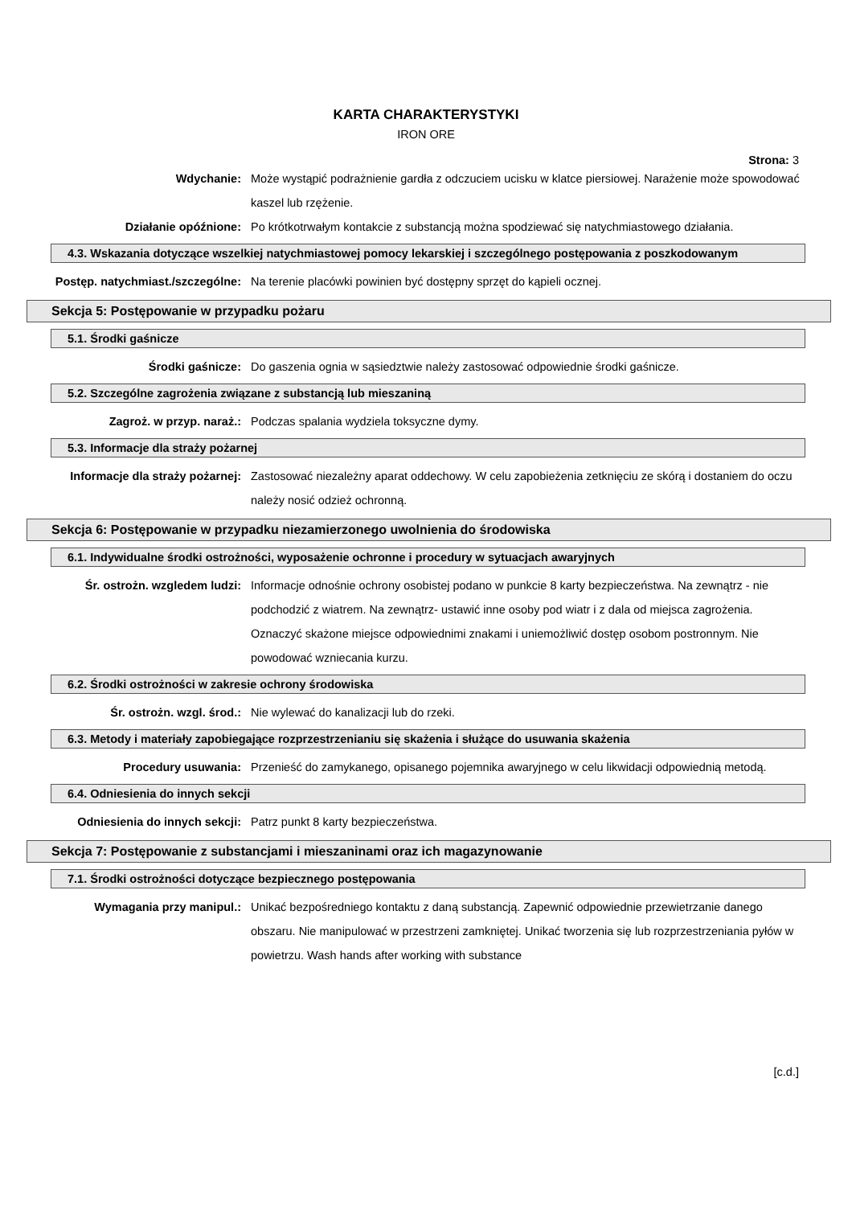KARTA CHARAKTERYSTYKI
IRON ORE
Strona: 3
Wdychanie: Może wystąpić podrażnienie gardła z odczuciem ucisku w klatce piersiowej. Narażenie może spowodować kaszel lub rzężenie.
Działanie opóźnione: Po krótkotrwałym kontakcie z substancją można spodziewać się natychmiastowego działania.
4.3. Wskazania dotyczące wszelkiej natychmiastowej pomocy lekarskiej i szczególnego postępowania z poszkodowanym
Postęp. natychmiast./szczególne: Na terenie placówki powinien być dostępny sprzęt do kąpieli ocznej.
Sekcja 5: Postępowanie w przypadku pożaru
5.1. Środki gaśnicze
Środki gaśnicze: Do gaszenia ognia w sąsiedztwie należy zastosować odpowiednie środki gaśnicze.
5.2. Szczególne zagrożenia związane z substancją lub mieszaniną
Zagroż. w przyp. naraż.: Podczas spalania wydziela toksyczne dymy.
5.3. Informacje dla straży pożarnej
Informacje dla straży pożarnej: Zastosować niezależny aparat oddechowy. W celu zapobieżenia zetknięciu ze skórą i dostaniem do oczu należy nosić odzież ochronną.
Sekcja 6: Postępowanie w przypadku niezamierzonego uwolnienia do środowiska
6.1. Indywidualne środki ostrożności, wyposażenie ochronne i procedury w sytuacjach awaryjnych
Śr. ostrożn. wzgledem ludzi: Informacje odnośnie ochrony osobistej podano w punkcie 8 karty bezpieczeństwa. Na zewnątrz - nie podchodzić z wiatrem. Na zewnątrz- ustawić inne osoby pod wiatr i z dala od miejsca zagrożenia. Oznaczyć skażone miejsce odpowiednimi znakami i uniemożliwić dostęp osobom postronnym. Nie powodować wzniecania kurzu.
6.2. Środki ostrożności w zakresie ochrony środowiska
Śr. ostrożn. wzgl. środ.: Nie wylewać do kanalizacji lub do rzeki.
6.3. Metody i materiały zapobiegające rozprzestrzenianiu się skażenia i służące do usuwania skażenia
Procedury usuwania: Przenieść do zamykanego, opisanego pojemnika awaryjnego w celu likwidacji odpowiednią metodą.
6.4. Odniesienia do innych sekcji
Odniesienia do innych sekcji: Patrz punkt 8 karty bezpieczeństwa.
Sekcja 7: Postępowanie z substancjami i mieszaninami oraz ich magazynowanie
7.1. Środki ostrożności dotyczące bezpiecznego postępowania
Wymagania przy manipul.: Unikać bezpośredniego kontaktu z daną substancją. Zapewnić odpowiednie przewietrzanie danego obszaru. Nie manipulować w przestrzeni zamkniętej. Unikać tworzenia się lub rozprzestrzeniania pyłów w powietrzu. Wash hands after working with substance
[c.d.]